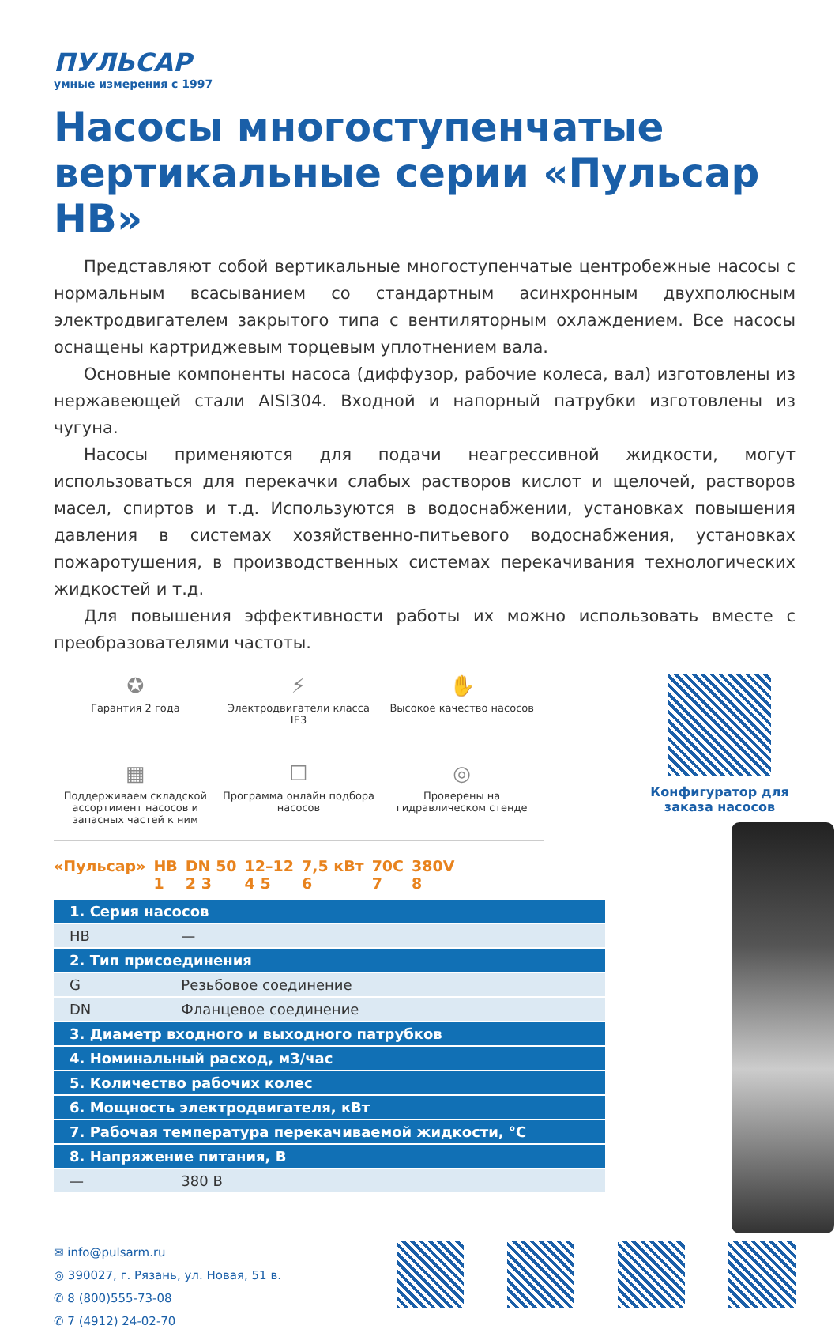ПУЛЬСАР
умные измерения с 1997
Насосы многоступенчатые вертикальные серии «Пульсар НВ»
Представляют собой вертикальные многоступенчатые центробежные насосы с нормальным всасыванием со стандартным асинхронным двухполюсным электродвигателем закрытого типа с вентиляторным охлаждением. Все насосы оснащены картриджевым торцевым уплотнением вала.
Основные компоненты насоса (диффузор, рабочие колеса, вал) изготовлены из нержавеющей стали AISI304. Входной и напорный патрубки изготовлены из чугуна.
Насосы применяются для подачи неагрессивной жидкости, могут использоваться для перекачки слабых растворов кислот и щелочей, растворов масел, спиртов и т.д. Используются в водоснабжении, установках повышения давления в системах хозяйственно-питьевого водоснабжения, установках пожаротушения, в производственных системах перекачивания технологических жидкостей и т.д.
Для повышения эффективности работы их можно использовать вместе с преобразователями частоты.
✪
Гарантия 2 года
⚡
Электродвигатели класса IE3
✋
Высокое качество насосов
▦
Поддерживаем складской ассортимент насосов и запасных частей к ним
☐
Программа онлайн подбора насосов
◎
Проверены на гидравлическом стенде
«Пульсар» НВ
1 DN 50
2 3 12–12
4 5 7,5 кВт
6 70С
7 380V
8
| 1. Серия насосов | |
| --- | --- |
| НВ | — |
| 2. Тип присоединения | |
| G | Резьбовое соединение |
| DN | Фланцевое соединение |
| 3. Диаметр входного и выходного патрубков | |
| 4. Номинальный расход, м3/час | |
| 5. Количество рабочих колес | |
| 6. Мощность электродвигателя, кВт | |
| 7. Рабочая температура перекачиваемой жидкости, °С | |
| 8. Напряжение питания, В | |
| — | 380 В |
Конфигуратор для заказа насосов
✉ info@pulsarm.ru
◎ 390027, г. Рязань, ул. Новая, 51 в.
✆ 8 (800)555-73-08
✆ 7 (4912) 24-02-70